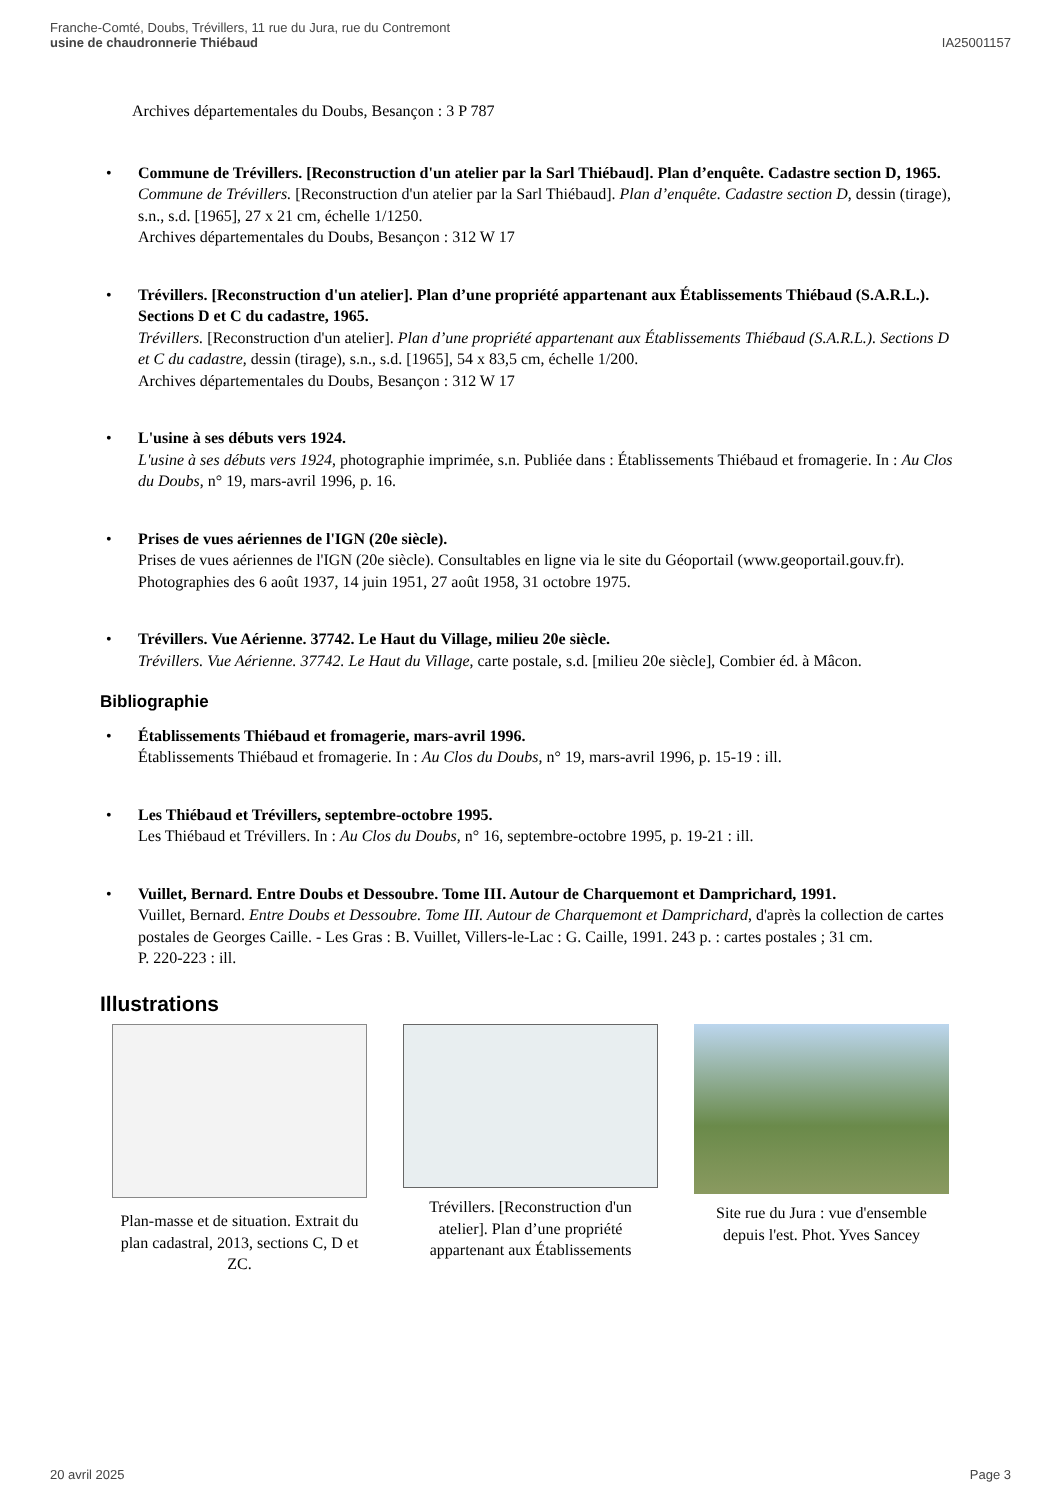Franche-Comté, Doubs, Trévillers, 11 rue du Jura, rue du Contremont
usine de chaudronnerie Thiébaud
IA25001157
Archives départementales du Doubs, Besançon : 3 P 787
• Commune de Trévillers. [Reconstruction d'un atelier par la Sarl Thiébaud]. Plan d’enquête. Cadastre section D, 1965.
Commune de Trévillers. [Reconstruction d'un atelier par la Sarl Thiébaud]. Plan d’enquête. Cadastre section D, dessin (tirage), s.n., s.d. [1965], 27 x 21 cm, échelle 1/1250.
Archives départementales du Doubs, Besançon : 312 W 17
• Trévillers. [Reconstruction d'un atelier]. Plan d’une propriété appartenant aux Établissements Thiébaud (S.A.R.L.). Sections D et C du cadastre, 1965.
Trévillers. [Reconstruction d'un atelier]. Plan d’une propriété appartenant aux Établissements Thiébaud (S.A.R.L.). Sections D et C du cadastre, dessin (tirage), s.n., s.d. [1965], 54 x 83,5 cm, échelle 1/200.
Archives départementales du Doubs, Besançon : 312 W 17
• L'usine à ses débuts vers 1924.
L'usine à ses débuts vers 1924, photographie imprimée, s.n. Publiée dans : Établissements Thiébaud et fromagerie. In : Au Clos du Doubs, n° 19, mars-avril 1996, p. 16.
• Prises de vues aériennes de l'IGN (20e siècle).
Prises de vues aériennes de l'IGN (20e siècle). Consultables en ligne via le site du Géoportail (www.geoportail.gouv.fr).
Photographies des 6 août 1937, 14 juin 1951, 27 août 1958, 31 octobre 1975.
• Trévillers. Vue Aérienne. 37742. Le Haut du Village, milieu 20e siècle.
Trévillers. Vue Aérienne. 37742. Le Haut du Village, carte postale, s.d. [milieu 20e siècle], Combier éd. à Mâcon.
Bibliographie
• Établissements Thiébaud et fromagerie, mars-avril 1996.
Établissements Thiébaud et fromagerie. In : Au Clos du Doubs, n° 19, mars-avril 1996, p. 15-19 : ill.
• Les Thiébaud et Trévillers, septembre-octobre 1995.
Les Thiébaud et Trévillers. In : Au Clos du Doubs, n° 16, septembre-octobre 1995, p. 19-21 : ill.
• Vuillet, Bernard. Entre Doubs et Dessoubre. Tome III. Autour de Charquemont et Damprichard, 1991.
Vuillet, Bernard. Entre Doubs et Dessoubre. Tome III. Autour de Charquemont et Damprichard, d'après la collection de cartes postales de Georges Caille. - Les Gras : B. Vuillet, Villers-le-Lac : G. Caille, 1991. 243 p. : cartes postales ; 31 cm.
P. 220-223 : ill.
Illustrations
Plan-masse et de situation. Extrait du plan cadastral, 2013, sections C, D et ZC.
Trévillers. [Reconstruction d'un atelier]. Plan d’une propriété appartenant aux Établissements
Site rue du Jura : vue d'ensemble depuis l'est. Phot. Yves Sancey
20 avril 2025 Page 3